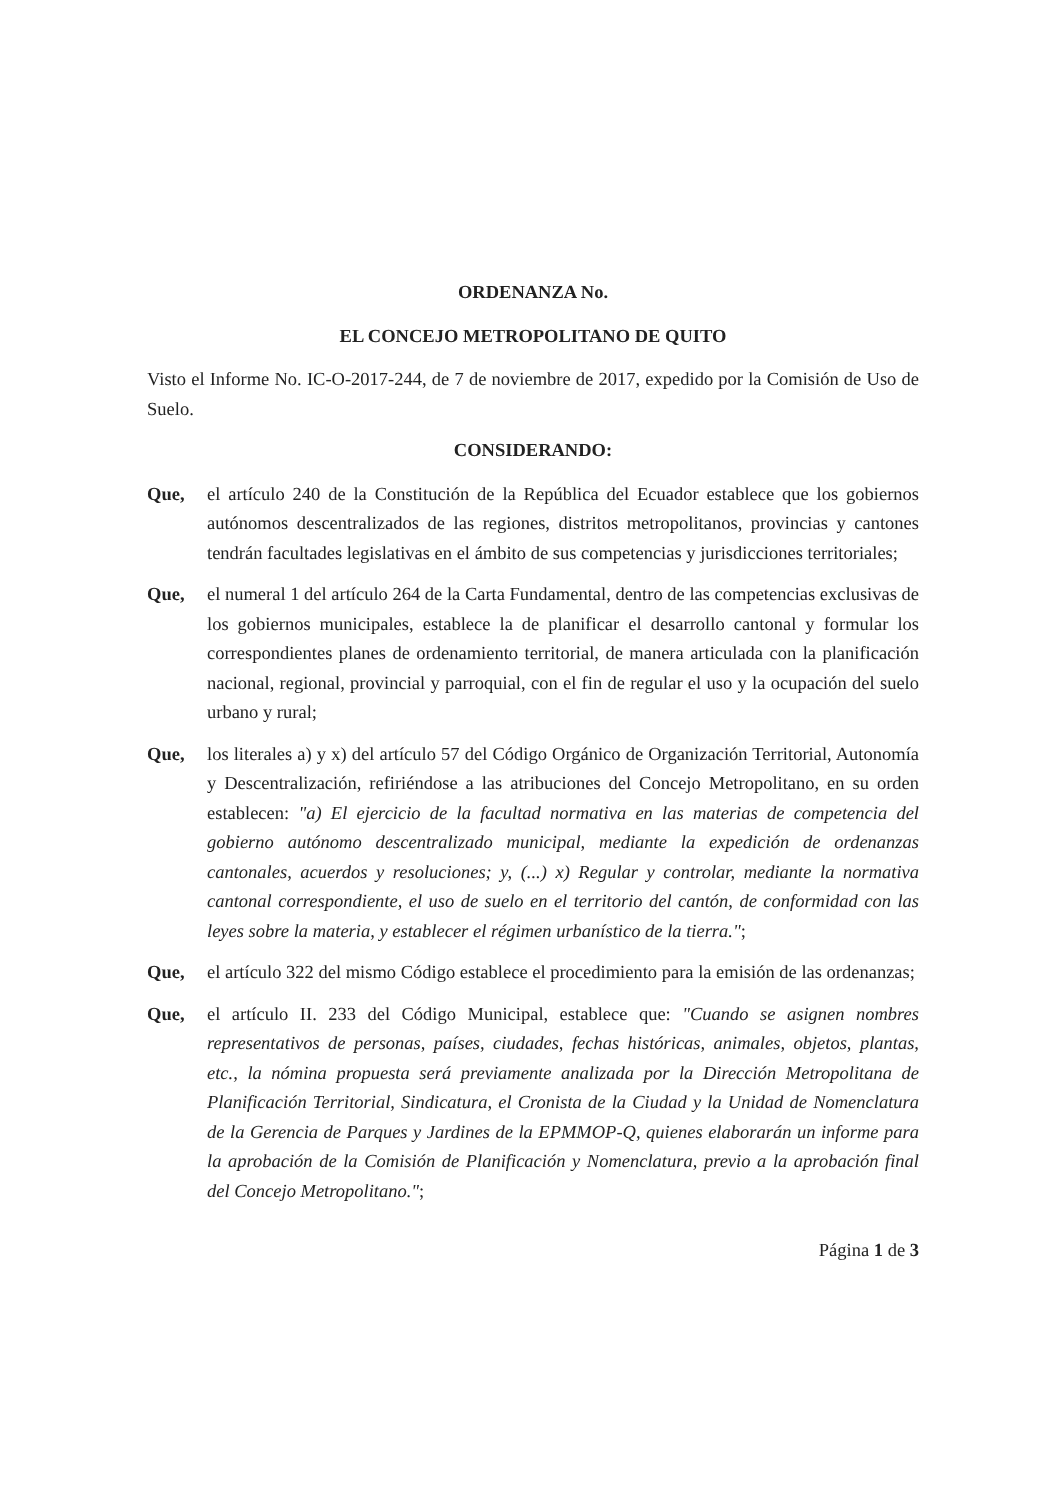ORDENANZA No.
EL CONCEJO METROPOLITANO DE QUITO
Visto el Informe No. IC-O-2017-244, de 7 de noviembre de 2017, expedido por la Comisión de Uso de Suelo.
CONSIDERANDO:
Que, el artículo 240 de la Constitución de la República del Ecuador establece que los gobiernos autónomos descentralizados de las regiones, distritos metropolitanos, provincias y cantones tendrán facultades legislativas en el ámbito de sus competencias y jurisdicciones territoriales;
Que, el numeral 1 del artículo 264 de la Carta Fundamental, dentro de las competencias exclusivas de los gobiernos municipales, establece la de planificar el desarrollo cantonal y formular los correspondientes planes de ordenamiento territorial, de manera articulada con la planificación nacional, regional, provincial y parroquial, con el fin de regular el uso y la ocupación del suelo urbano y rural;
Que, los literales a) y x) del artículo 57 del Código Orgánico de Organización Territorial, Autonomía y Descentralización, refiriéndose a las atribuciones del Concejo Metropolitano, en su orden establecen: "a) El ejercicio de la facultad normativa en las materias de competencia del gobierno autónomo descentralizado municipal, mediante la expedición de ordenanzas cantonales, acuerdos y resoluciones; y, (...) x) Regular y controlar, mediante la normativa cantonal correspondiente, el uso de suelo en el territorio del cantón, de conformidad con las leyes sobre la materia, y establecer el régimen urbanístico de la tierra.";
Que, el artículo 322 del mismo Código establece el procedimiento para la emisión de las ordenanzas;
Que, el artículo II. 233 del Código Municipal, establece que: "Cuando se asignen nombres representativos de personas, países, ciudades, fechas históricas, animales, objetos, plantas, etc., la nómina propuesta será previamente analizada por la Dirección Metropolitana de Planificación Territorial, Sindicatura, el Cronista de la Ciudad y la Unidad de Nomenclatura de la Gerencia de Parques y Jardines de la EPMMOP-Q, quienes elaborarán un informe para la aprobación de la Comisión de Planificación y Nomenclatura, previo a la aprobación final del Concejo Metropolitano.";
Página 1 de 3